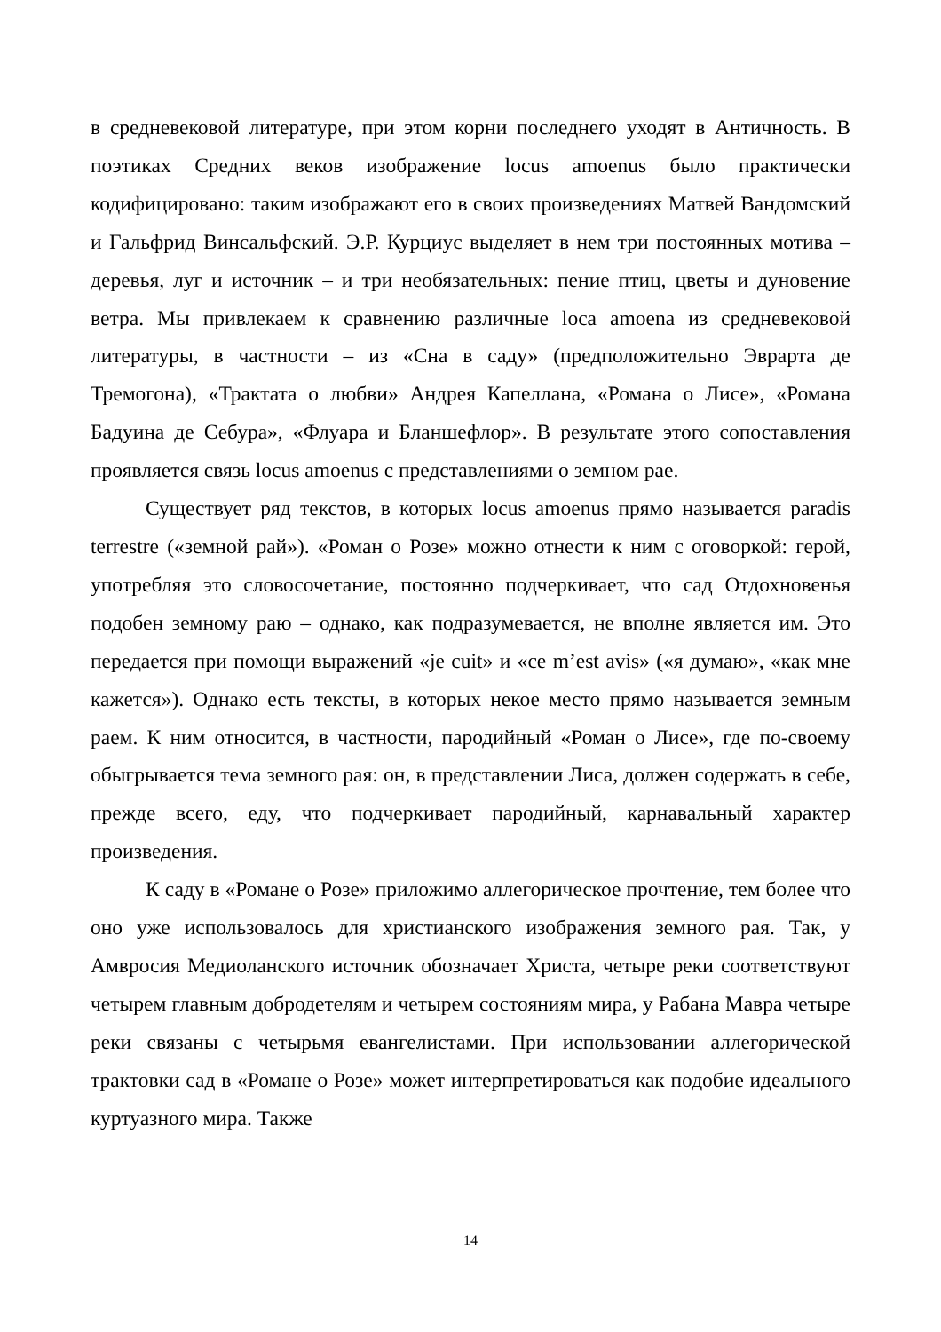в средневековой литературе, при этом корни последнего уходят в Античность. В поэтиках Средних веков изображение locus amoenus было практически кодифицировано: таким изображают его в своих произведениях Матвей Вандомский и Гальфрид Винсальфский. Э.Р. Курциус выделяет в нем три постоянных мотива – деревья, луг и источник – и три необязательных: пение птиц, цветы и дуновение ветра. Мы привлекаем к сравнению различные loca amoena из средневековой литературы, в частности – из «Сна в саду» (предположительно Эврарта де Тремогона), «Трактата о любви» Андрея Капеллана, «Романа о Лисе», «Романа Бадуина де Себура», «Флуара и Бланшефлор». В результате этого сопоставления проявляется связь locus amoenus с представлениями о земном рае.
Существует ряд текстов, в которых locus amoenus прямо называется paradis terrestre («земной рай»). «Роман о Розе» можно отнести к ним с оговоркой: герой, употребляя это словосочетание, постоянно подчеркивает, что сад Отдохновенья подобен земному раю – однако, как подразумевается, не вполне является им. Это передается при помощи выражений «je cuit» и «ce m’est avis» («я думаю», «как мне кажется»). Однако есть тексты, в которых некое место прямо называется земным раем. К ним относится, в частности, пародийный «Роман о Лисе», где по-своему обыгрывается тема земного рая: он, в представлении Лиса, должен содержать в себе, прежде всего, еду, что подчеркивает пародийный, карнавальный характер произведения.
К саду в «Романе о Розе» приложимо аллегорическое прочтение, тем более что оно уже использовалось для христианского изображения земного рая. Так, у Амвросия Медиоланского источник обозначает Христа, четыре реки соответствуют четырем главным добродетелям и четырем состояниям мира, у Рабана Мавра четыре реки связаны с четырьмя евангелистами. При использовании аллегорической трактовки сад в «Романе о Розе» может интерпретироваться как подобие идеального куртуазного мира. Также
14